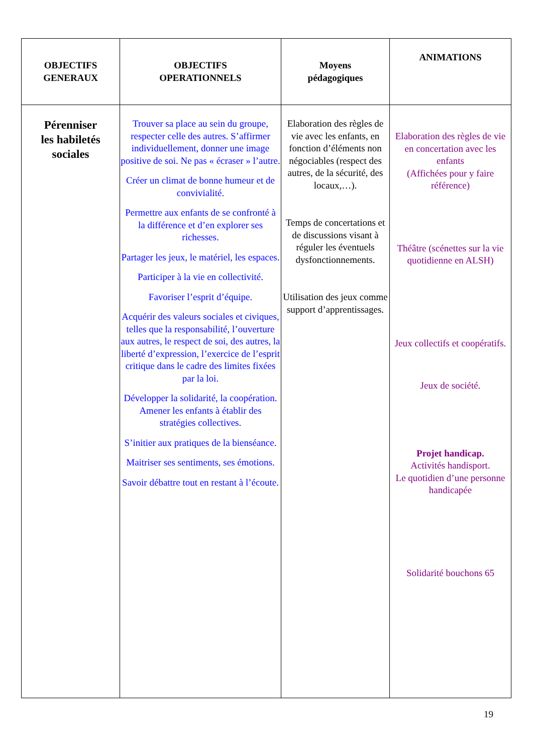| OBJECTIFS GENERAUX | OBJECTIFS OPERATIONNELS | Moyens pédagogiques | ANIMATIONS |
| --- | --- | --- | --- |
| Pérenniser les habiletés sociales | Trouver sa place au sein du groupe, respecter celle des autres. S’affirmer individuellement, donner une image positive de soi. Ne pas « écraser » l’autre. Créer un climat de bonne humeur et de convivialité. Permettre aux enfants de se confronté à la différence et d’en explorer ses richesses. Partager les jeux, le matériel, les espaces. Participer à la vie en collectivité. Favoriser l’esprit d’équipe. Acquérir des valeurs sociales et civiques, telles que la responsabilité, l’ouverture aux autres, le respect de soi, des autres, la liberté d’expression, l’exercice de l’esprit critique dans le cadre des limites fixées par la loi. Développer la solidarité, la coopération. Amener les enfants à établir des stratégies collectives. S’initier aux pratiques de la bienséance. Maitriser ses sentiments, ses émotions. Savoir débattre tout en restant à l’écoute. | Elaboration des règles de vie avec les enfants, en fonction d’éléments non négociables (respect des autres, de la sécurité, des locaux,…). Temps de concertations et de discussions visant à réguler les éventuels dysfonctionnements. Utilisation des jeux comme support d’apprentissages. | Elaboration des règles de vie en concertation avec les enfants (Affichées pour y faire référence) Théâtre (scénettes sur la vie quotidienne en ALSH) Jeux collectifs et coopératifs. Jeux de société. Projet handicap. Activités handisport. Le quotidien d’une personne handicapée Solidarité bouchons 65 |
19